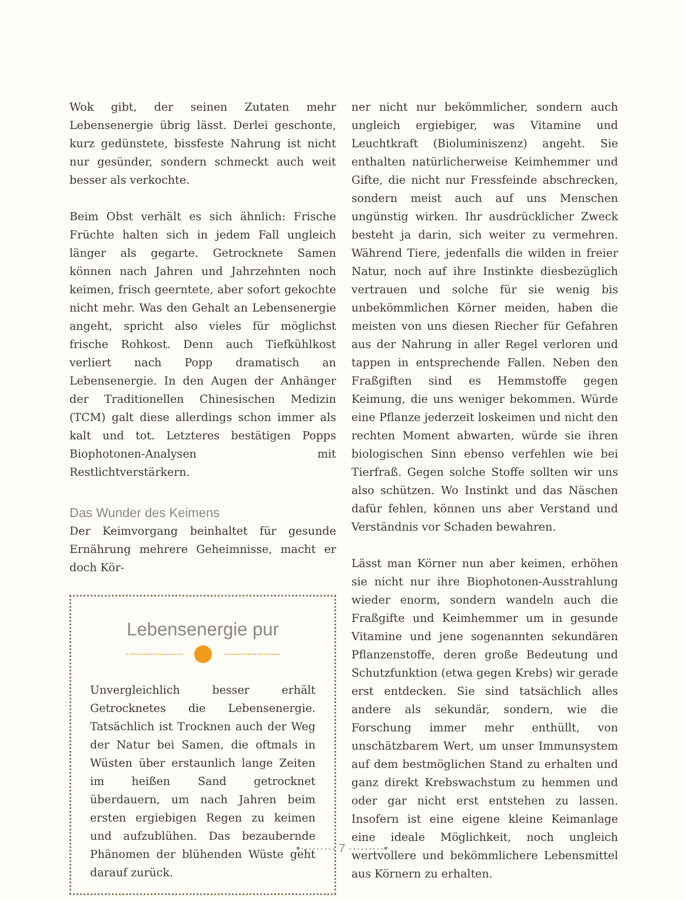Wok gibt, der seinen Zutaten mehr Lebensenergie übrig lässt. Derlei geschonte, kurz gedünstete, bissfeste Nahrung ist nicht nur gesünder, sondern schmeckt auch weit besser als verkochte.
Beim Obst verhält es sich ähnlich: Frische Früchte halten sich in jedem Fall ungleich länger als gegarte. Getrocknete Samen können nach Jahren und Jahrzehnten noch keimen, frisch geerntete, aber sofort gekochte nicht mehr. Was den Gehalt an Lebensenergie angeht, spricht also vieles für möglichst frische Rohkost. Denn auch Tiefkühlkost verliert nach Popp dramatisch an Lebensenergie. In den Augen der Anhänger der Traditionellen Chinesischen Medizin (TCM) galt diese allerdings schon immer als kalt und tot. Letzteres bestätigen Popps Biophotonen-Analysen mit Restlichtverstärkern.
Das Wunder des Keimens
Der Keimvorgang beinhaltet für gesunde Ernährung mehrere Geheimnisse, macht er doch Kör-
Lebensenergie pur
Unvergleichlich besser erhält Getrocknetes die Lebensenergie. Tatsächlich ist Trocknen auch der Weg der Natur bei Samen, die oftmals in Wüsten über erstaunlich lange Zeiten im heißen Sand getrocknet überdauern, um nach Jahren beim ersten ergiebigen Regen zu keimen und aufzublühen. Das bezaubernde Phänomen der blühenden Wüste geht darauf zurück.
ner nicht nur bekömmlicher, sondern auch ungleich ergiebiger, was Vitamine und Leuchtkraft (Bioluminiszenz) angeht. Sie enthalten natürlicherweise Keimhemmer und Gifte, die nicht nur Fressfeinde abschrecken, sondern meist auch auf uns Menschen ungünstig wirken. Ihr ausdrücklicher Zweck besteht ja darin, sich weiter zu vermehren. Während Tiere, jedenfalls die wilden in freier Natur, noch auf ihre Instinkte diesbezüglich vertrauen und solche für sie wenig bis unbekömmlichen Körner meiden, haben die meisten von uns diesen Riecher für Gefahren aus der Nahrung in aller Regel verloren und tappen in entsprechende Fallen. Neben den Fraßgiften sind es Hemmstoffe gegen Keimung, die uns weniger bekommen. Würde eine Pflanze jederzeit loskeimen und nicht den rechten Moment abwarten, würde sie ihren biologischen Sinn ebenso verfehlen wie bei Tierfraß. Gegen solche Stoffe sollten wir uns also schützen. Wo Instinkt und das Näschen dafür fehlen, können uns aber Verstand und Verständnis vor Schaden bewahren.
Lässt man Körner nun aber keimen, erhöhen sie nicht nur ihre Biophotonen-Ausstrahlung wieder enorm, sondern wandeln auch die Fraßgifte und Keimhemmer um in gesunde Vitamine und jene sogenannten sekundären Pflanzenstoffe, deren große Bedeutung und Schutzfunktion (etwa gegen Krebs) wir gerade erst entdecken. Sie sind tatsächlich alles andere als sekundär, sondern, wie die Forschung immer mehr enthüllt, von unschätzbarem Wert, um unser Immunsystem auf dem bestmöglichen Stand zu erhalten und ganz direkt Krebswachstum zu hemmen und oder gar nicht erst entstehen zu lassen. Insofern ist eine eigene kleine Keimanlage eine ideale Möglichkeit, noch ungleich wertvollere und bekömmlichere Lebensmittel aus Körnern zu erhalten.
•········· 7 ·········•